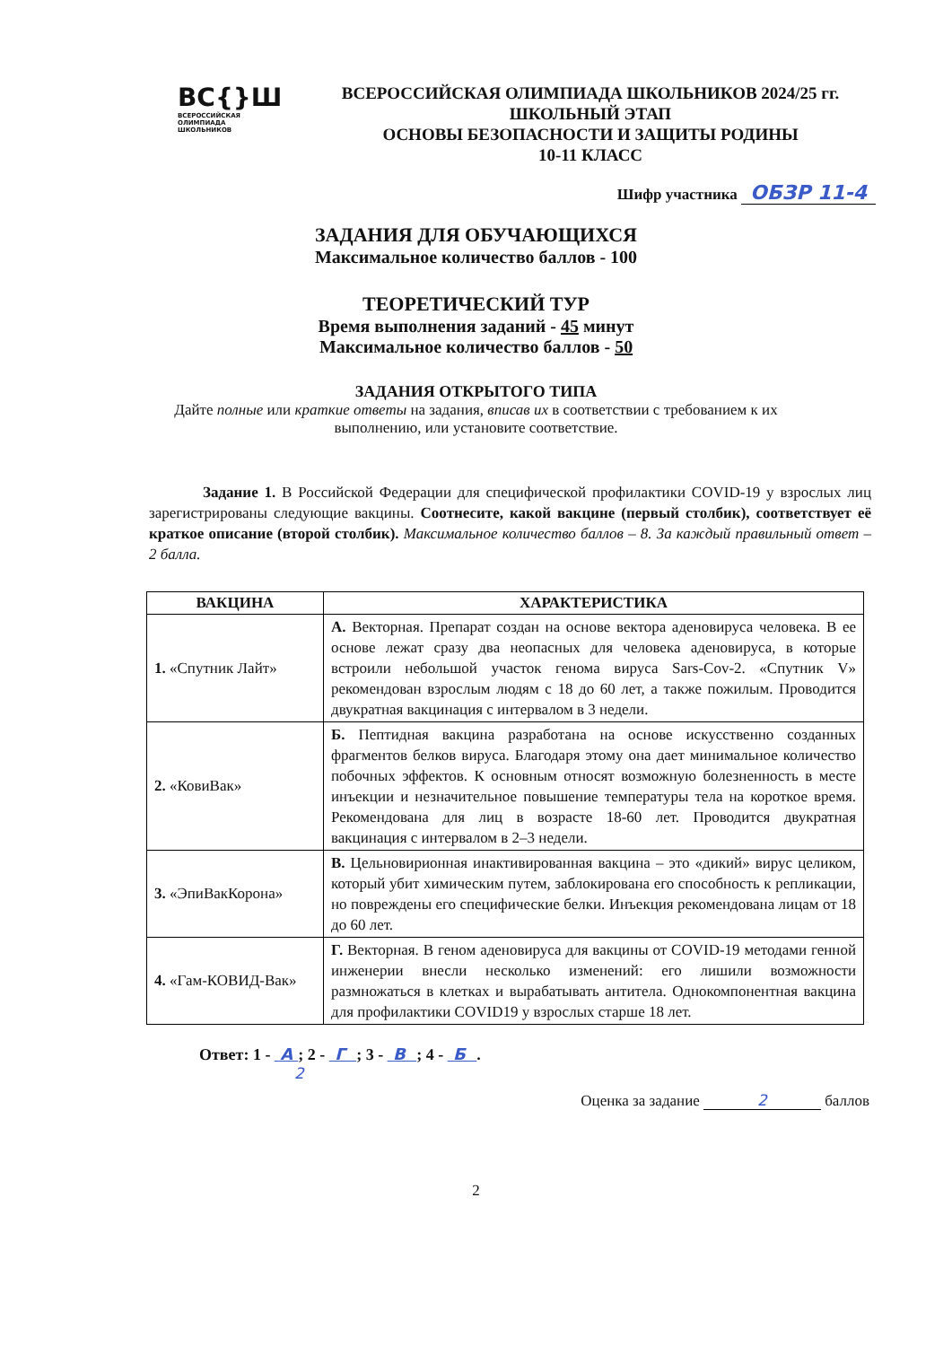ВС{}Ш
ВСЕРОССИЙСКАЯ
ОЛИМПИАДА
ШКОЛЬНИКОВ
ВСЕРОССИЙСКАЯ ОЛИМПИАДА ШКОЛЬНИКОВ 2024/25 гг.
ШКОЛЬНЫЙ ЭТАП
ОСНОВЫ БЕЗОПАСНОСТИ И ЗАЩИТЫ РОДИНЫ
10-11 КЛАСС
Шифр участника ОБЗР 11-4
ЗАДАНИЯ ДЛЯ ОБУЧАЮЩИХСЯ
Максимальное количество баллов - 100
ТЕОРЕТИЧЕСКИЙ ТУР
Время выполнения заданий - 45 минут
Максимальное количество баллов - 50
ЗАДАНИЯ ОТКРЫТОГО ТИПА
Дайте полные или краткие ответы на задания, вписав их в соответствии с требованием к их выполнению, или установите соответствие.
Задание 1. В Российской Федерации для специфической профилактики COVID-19 у взрослых лиц зарегистрированы следующие вакцины. Соотнесите, какой вакцине (первый столбик), соответствует её краткое описание (второй столбик). Максимальное количество баллов – 8. За каждый правильный ответ – 2 балла.
| ВАКЦИНА | ХАРАКТЕРИСТИКА |
| --- | --- |
| 1. «Спутник Лайт» | А. Векторная. Препарат создан на основе вектора аденовируса человека. В ее основе лежат сразу два неопасных для человека аденовируса, в которые встроили небольшой участок генома вируса Sars-Cov-2. «Спутник V» рекомендован взрослым людям с 18 до 60 лет, а также пожилым. Проводится двукратная вакцинация с интервалом в 3 недели. |
| 2. «КовиВак» | Б. Пептидная вакцина разработана на основе искусственно созданных фрагментов белков вируса. Благодаря этому она дает минимальное количество побочных эффектов. К основным относят возможную болезненность в месте инъекции и незначительное повышение температуры тела на короткое время. Рекомендована для лиц в возрасте 18-60 лет. Проводится двукратная вакцинация с интервалом в 2–3 недели. |
| 3. «ЭпиВакКорона» | В. Цельновирионная инактивированная вакцина – это «дикий» вирус целиком, который убит химическим путем, заблокирована его способность к репликации, но повреждены его специфические белки. Инъекция рекомендована лицам от 18 до 60 лет. |
| 4. «Гам-КОВИД-Вак» | Г. Векторная. В геном аденовируса для вакцины от COVID-19 методами генной инженерии внесли несколько изменений: его лишили возможности размножаться в клетках и вырабатывать антитела. Однокомпонентная вакцина для профилактики COVID19 у взрослых старше 18 лет. |
Ответ: 1 - А ; 2 - Г ; 3 - В ; 4 - Б .
2
Оценка за задание 2 баллов
2